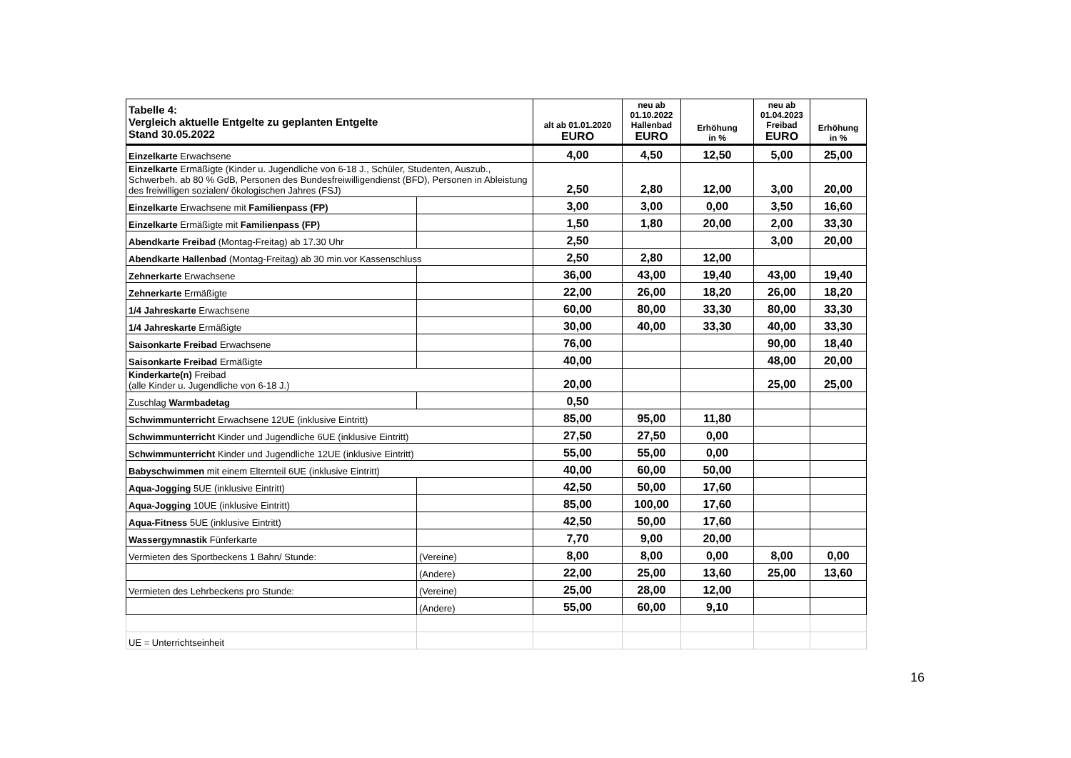| Tabelle 4: Vergleich aktuelle Entgelte zu geplanten Entgelte Stand 30.05.2022 | | alt ab 01.01.2020 EURO | neu ab 01.10.2022 Hallenbad EURO | Erhöhung in % | neu ab 01.04.2023 Freibad EURO | Erhöhung in % |
| --- | --- | --- | --- | --- | --- | --- |
| Einzelkarte Erwachsene | | 4,00 | 4,50 | 12,50 | 5,00 | 25,00 |
| Einzelkarte Ermäßigte (Kinder u. Jugendliche von 6-18 J., Schüler, Studenten, Auszub., Schwerbeh. ab 80 % GdB, Personen des Bundesfreiwilligendienst (BFD), Personen in Ableistung des freiwilligen sozialen/ ökologischen Jahres (FSJ) | | 2,50 | 2,80 | 12,00 | 3,00 | 20,00 |
| Einzelkarte Erwachsene mit Familienpass (FP) | | 3,00 | 3,00 | 0,00 | 3,50 | 16,60 |
| Einzelkarte Ermäßigte mit Familienpass (FP) | | 1,50 | 1,80 | 20,00 | 2,00 | 33,30 |
| Abendkarte Freibad (Montag-Freitag) ab 17.30 Uhr | | 2,50 | | | 3,00 | 20,00 |
| Abendkarte Hallenbad (Montag-Freitag) ab 30 min.vor Kassenschluss | | 2,50 | 2,80 | 12,00 | | |
| Zehnerkarte Erwachsene | | 36,00 | 43,00 | 19,40 | 43,00 | 19,40 |
| Zehnerkarte Ermäßigte | | 22,00 | 26,00 | 18,20 | 26,00 | 18,20 |
| 1/4 Jahreskarte Erwachsene | | 60,00 | 80,00 | 33,30 | 80,00 | 33,30 |
| 1/4 Jahreskarte Ermäßigte | | 30,00 | 40,00 | 33,30 | 40,00 | 33,30 |
| Saisonkarte Freibad Erwachsene | | 76,00 | | | 90,00 | 18,40 |
| Saisonkarte Freibad Ermäßigte | | 40,00 | | | 48,00 | 20,00 |
| Kinderkarte(n) Freibad (alle Kinder u. Jugendliche von 6-18 J.) | | 20,00 | | | 25,00 | 25,00 |
| Zuschlag Warmbadetag | | 0,50 | | | | |
| Schwimmunterricht Erwachsene 12UE (inklusive Eintritt) | | 85,00 | 95,00 | 11,80 | | |
| Schwimmunterricht Kinder und Jugendliche 6UE (inklusive Eintritt) | | 27,50 | 27,50 | 0,00 | | |
| Schwimmunterricht Kinder und Jugendliche 12UE (inklusive Eintritt) | | 55,00 | 55,00 | 0,00 | | |
| Babyschwimmen mit einem Elternteil 6UE (inklusive Eintritt) | | 40,00 | 60,00 | 50,00 | | |
| Aqua-Jogging 5UE (inklusive Eintritt) | | 42,50 | 50,00 | 17,60 | | |
| Aqua-Jogging 10UE (inklusive Eintritt) | | 85,00 | 100,00 | 17,60 | | |
| Aqua-Fitness 5UE (inklusive Eintritt) | | 42,50 | 50,00 | 17,60 | | |
| Wassergymnastik Fünferkarte | | 7,70 | 9,00 | 20,00 | | |
| Vermieten des Sportbeckens 1 Bahn/ Stunde: | (Vereine) | 8,00 | 8,00 | 0,00 | 8,00 | 0,00 |
| | (Andere) | 22,00 | 25,00 | 13,60 | 25,00 | 13,60 |
| Vermieten des Lehrbeckens pro Stunde: | (Vereine) | 25,00 | 28,00 | 12,00 | | |
| | (Andere) | 55,00 | 60,00 | 9,10 | | |
| UE = Unterrichtseinheit | | | | | | |
16